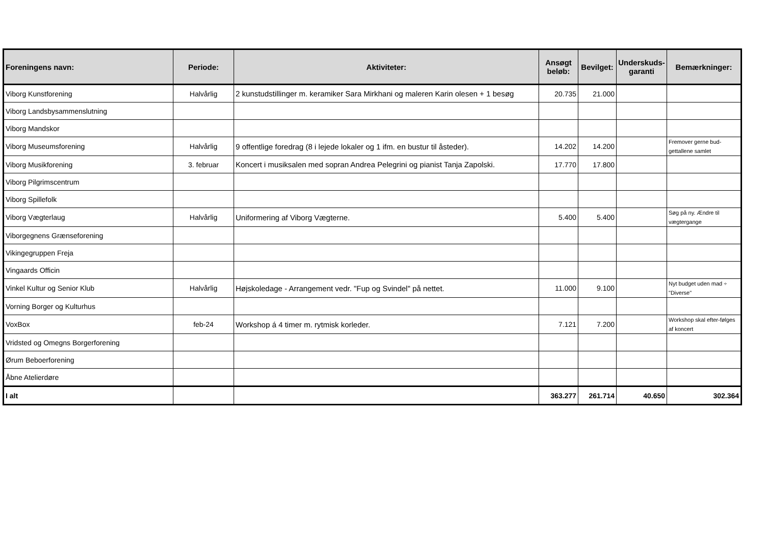| Foreningens navn: | Periode: | Aktiviteter: | Ansøgt beløb: | Bevilget: | Underskuds-garanti | Bemærkninger: |
| --- | --- | --- | --- | --- | --- | --- |
| Viborg Kunstforening | Halvårlig | 2 kunstudstillinger m. keramiker Sara Mirkhani og maleren Karin olesen + 1 besøg | 20.735 | 21.000 | | |
| Viborg Landsbysammenslutning | | | | | | |
| Viborg Mandskor | | | | | | |
| Viborg Museumsforening | Halvårlig | 9 offentlige foredrag (8 i lejede lokaler og 1 ifm. en bustur til åsteder). | 14.202 | 14.200 | | Fremover gerne bud-gettallene samlet |
| Viborg Musikforening | 3. februar | Koncert i musiksalen med sopran Andrea Pelegrini og pianist Tanja Zapolski. | 17.770 | 17.800 | | |
| Viborg Pilgrimscentrum | | | | | | |
| Viborg Spillefolk | | | | | | |
| Viborg Vægterlaug | Halvårlig | Uniformering af Viborg Vægterne. | 5.400 | 5.400 | | Søg på ny. Ændre til vægtergange |
| Viborgegnens Grænseforening | | | | | | |
| Vikingegruppen Freja | | | | | | |
| Vingaards Officin | | | | | | |
| Vinkel Kultur og Senior Klub | Halvårlig | Højskoledage - Arrangement vedr. "Fup og Svindel" på nettet. | 11.000 | 9.100 | | Nyt budget uden mad ÷ "Diverse" |
| Vorning Borger og Kulturhus | | | | | | |
| VoxBox | feb-24 | Workshop á 4 timer m. rytmisk korleder. | 7.121 | 7.200 | | Workshop skal efter-følges af koncert |
| Vridsted og Omegns Borgerforening | | | | | | |
| Ørum Beboerforening | | | | | | |
| Åbne Atelierdøre | | | | | | |
| I alt | | | 363.277 | 261.714 | 40.650 | 302.364 |